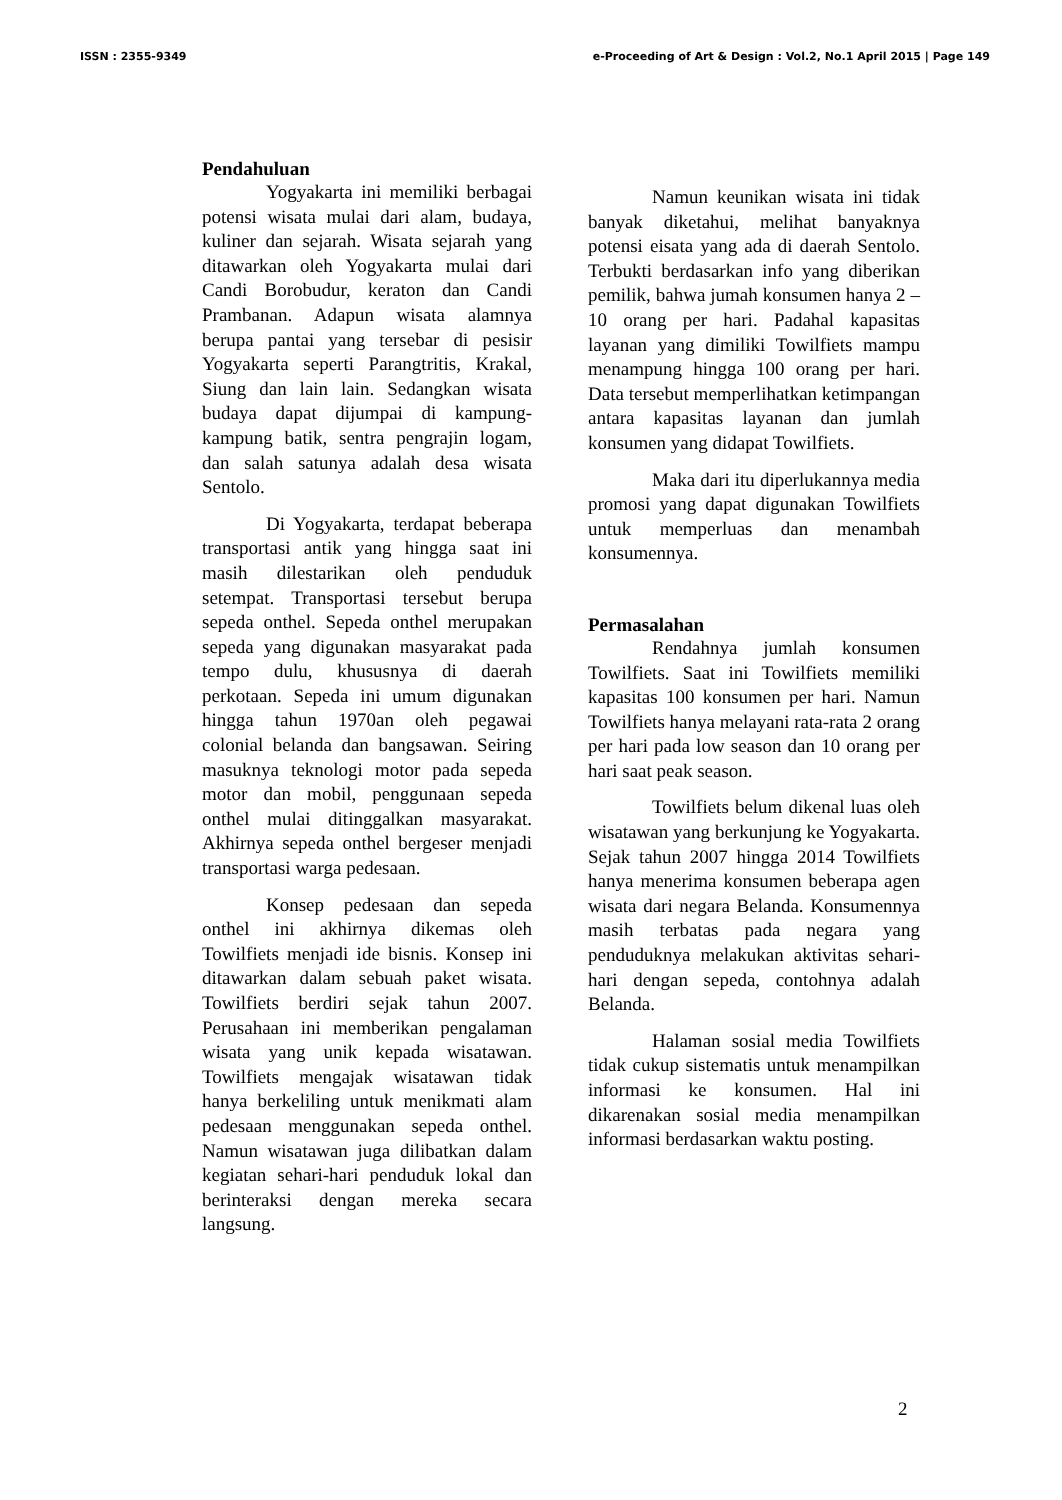ISSN : 2355-9349 e-Proceeding of Art & Design : Vol.2, No.1 April 2015 | Page 149
Pendahuluan
Yogyakarta ini memiliki berbagai potensi wisata mulai dari alam, budaya, kuliner dan sejarah. Wisata sejarah yang ditawarkan oleh Yogyakarta mulai dari Candi Borobudur, keraton dan Candi Prambanan. Adapun wisata alamnya berupa pantai yang tersebar di pesisir Yogyakarta seperti Parangtritis, Krakal, Siung dan lain lain. Sedangkan wisata budaya dapat dijumpai di kampung-kampung batik, sentra pengrajin logam, dan salah satunya adalah desa wisata Sentolo.
Di Yogyakarta, terdapat beberapa transportasi antik yang hingga saat ini masih dilestarikan oleh penduduk setempat. Transportasi tersebut berupa sepeda onthel. Sepeda onthel merupakan sepeda yang digunakan masyarakat pada tempo dulu, khususnya di daerah perkotaan. Sepeda ini umum digunakan hingga tahun 1970an oleh pegawai colonial belanda dan bangsawan. Seiring masuknya teknologi motor pada sepeda motor dan mobil, penggunaan sepeda onthel mulai ditinggalkan masyarakat. Akhirnya sepeda onthel bergeser menjadi transportasi warga pedesaan.
Konsep pedesaan dan sepeda onthel ini akhirnya dikemas oleh Towilfiets menjadi ide bisnis. Konsep ini ditawarkan dalam sebuah paket wisata. Towilfiets berdiri sejak tahun 2007. Perusahaan ini memberikan pengalaman wisata yang unik kepada wisatawan. Towilfiets mengajak wisatawan tidak hanya berkeliling untuk menikmati alam pedesaan menggunakan sepeda onthel. Namun wisatawan juga dilibatkan dalam kegiatan sehari-hari penduduk lokal dan berinteraksi dengan mereka secara langsung.
Namun keunikan wisata ini tidak banyak diketahui, melihat banyaknya potensi eisata yang ada di daerah Sentolo. Terbukti berdasarkan info yang diberikan pemilik, bahwa jumah konsumen hanya 2 – 10 orang per hari. Padahal kapasitas layanan yang dimiliki Towilfiets mampu menampung hingga 100 orang per hari. Data tersebut memperlihatkan ketimpangan antara kapasitas layanan dan jumlah konsumen yang didapat Towilfiets.
Maka dari itu diperlukannya media promosi yang dapat digunakan Towilfiets untuk memperluas dan menambah konsumennya.
Permasalahan
Rendahnya jumlah konsumen Towilfiets. Saat ini Towilfiets memiliki kapasitas 100 konsumen per hari. Namun Towilfiets hanya melayani rata-rata 2 orang per hari pada low season dan 10 orang per hari saat peak season.
Towilfiets belum dikenal luas oleh wisatawan yang berkunjung ke Yogyakarta. Sejak tahun 2007 hingga 2014 Towilfiets hanya menerima konsumen beberapa agen wisata dari negara Belanda. Konsumennya masih terbatas pada negara yang penduduknya melakukan aktivitas sehari-hari dengan sepeda, contohnya adalah Belanda.
Halaman sosial media Towilfiets tidak cukup sistematis untuk menampilkan informasi ke konsumen. Hal ini dikarenakan sosial media menampilkan informasi berdasarkan waktu posting.
2